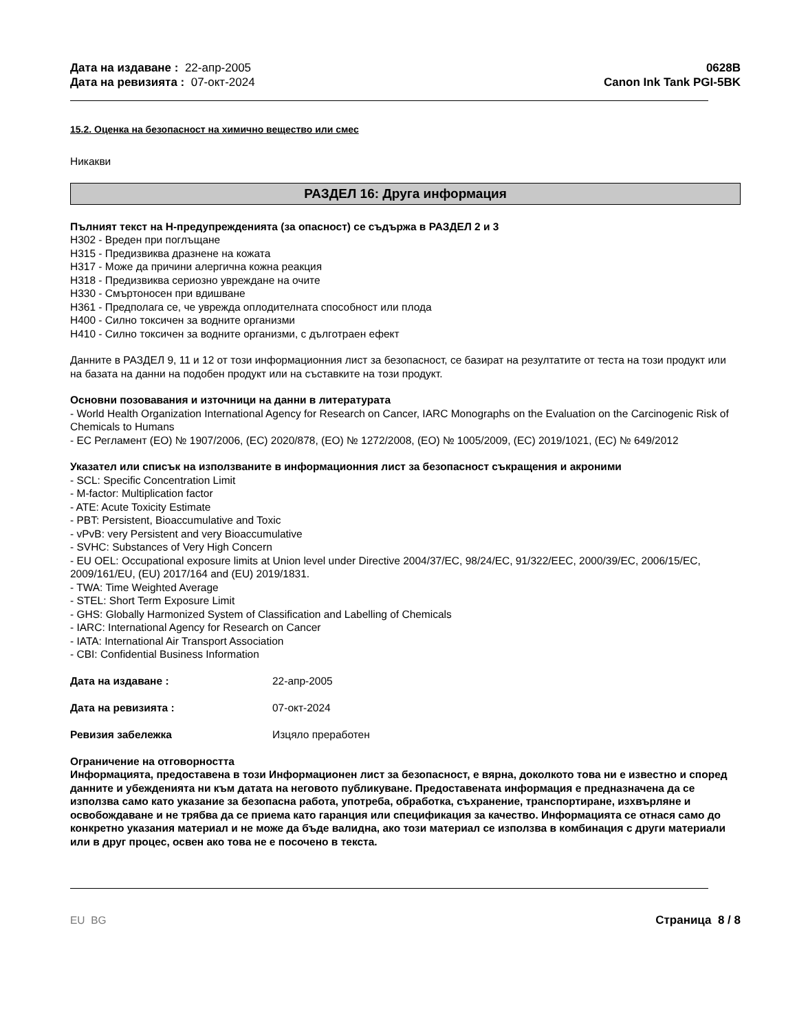Дата на издаване : 22-апр-2005
Дата на ревизията : 07-окт-2024
0628B
Canon Ink Tank PGI-5BK
15.2. Оценка на безопасност на химично вещество или смес
Никакви
РАЗДЕЛ 16: Друга информация
Пълният текст на H-предупрежденията (за опасност) се съдържа в РАЗДЕЛ 2 и 3
H302 - Вреден при поглъщане
H315 - Предизвиква дразнене на кожата
H317 - Може да причини алергична кожна реакция
H318 - Предизвиква сериозно увреждане на очите
H330 - Смъртоносен при вдишване
H361 - Предполага се, че уврежда оплодителната способност или плода
H400 - Силно токсичен за водните организми
H410 - Силно токсичен за водните организми, с дълготраен ефект
Данните в РАЗДЕЛ 9, 11 и 12 от този информационния лист за безопасност, се базират на резултатите от теста на този продукт или на базата на данни на подобен продукт или на съставките на този продукт.
Основни позовавания и източници на данни в литературата
- World Health Organization International Agency for Research on Cancer, IARC Monographs on the Evaluation on the Carcinogenic Risk of Chemicals to Humans
- ЕС Регламент (ЕО) № 1907/2006, (ЕС) 2020/878, (ЕО) № 1272/2008, (ЕО) № 1005/2009, (ЕС) 2019/1021, (ЕС) № 649/2012
Указател или списък на използваните в информационния лист за безопасност съкращения и акроними
- SCL: Specific Concentration Limit
- M-factor: Multiplication factor
- ATE: Acute Toxicity Estimate
- PBT: Persistent, Bioaccumulative and Toxic
- vPvB: very Persistent and very Bioaccumulative
- SVHC: Substances of Very High Concern
- EU OEL: Occupational exposure limits at Union level under Directive 2004/37/EC, 98/24/EC, 91/322/EEC, 2000/39/EC, 2006/15/EC, 2009/161/EU, (EU) 2017/164 and (EU) 2019/1831.
- TWA: Time Weighted Average
- STEL: Short Term Exposure Limit
- GHS: Globally Harmonized System of Classification and Labelling of Chemicals
- IARC: International Agency for Research on Cancer
- IATA: International Air Transport Association
- CBI: Confidential Business Information
Дата на издаване : 22-апр-2005
Дата на ревизията : 07-окт-2024
Ревизия забележка Изцяло преработен
Ограничение на отговорността
Информацията, предоставена в този Информационен лист за безопасност, е вярна, доколкото това ни е известно и според данните и убежденията ни към датата на неговото публикуване. Предоставената информация е предназначена да се използва само като указание за безопасна работа, употреба, обработка, съхранение, транспортиране, изхвърляне и освобождаване и не трябва да се приема като гаранция или спецификация за качество. Информацията се отнася само до конкретно указания материал и не може да бъде валидна, ако този материал се използва в комбинация с други материали или в друг процес, освен ако това не е посочено в текста.
EU BG Страница 8 / 8